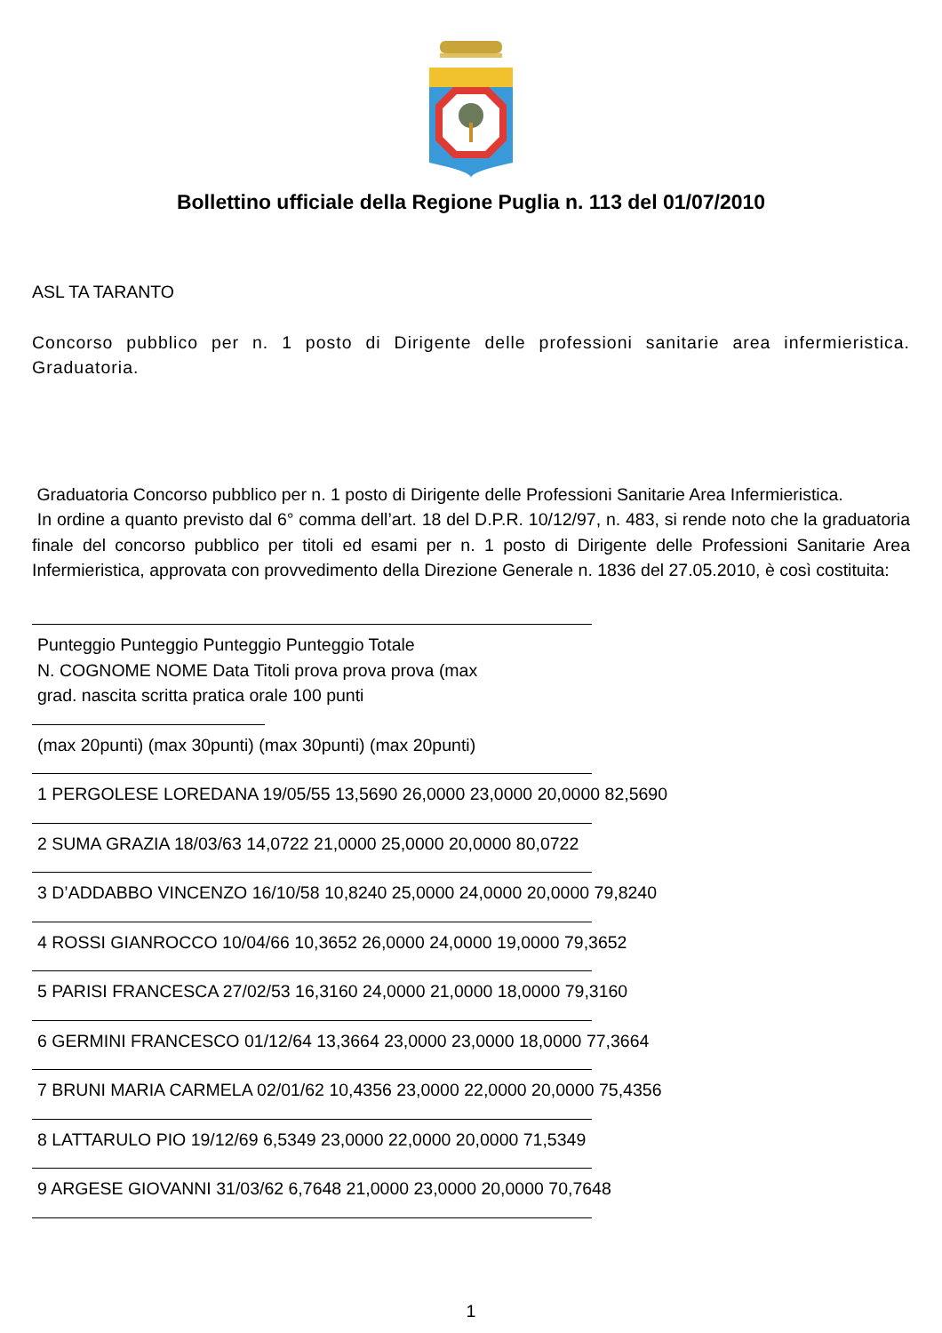Bollettino ufficiale della Regione Puglia n. 113 del 01/07/2010
ASL TA TARANTO
Concorso pubblico per n. 1 posto di Dirigente delle professioni sanitarie area infermieristica. Graduatoria.
Graduatoria Concorso pubblico per n. 1 posto di Dirigente delle Professioni Sanitarie Area Infermieristica.
In ordine a quanto previsto dal 6° comma dell’art. 18 del D.P.R. 10/12/97, n. 483, si rende noto che la graduatoria finale del concorso pubblico per titoli ed esami per n. 1 posto di Dirigente delle Professioni Sanitarie Area Infermieristica, approvata con provvedimento della Direzione Generale n. 1836 del 27.05.2010, è così costituita:
Punteggio Punteggio Punteggio Punteggio Totale
N. COGNOME NOME Data Titoli prova prova prova (max
grad. nascita scritta pratica orale 100 punti
(max 20punti) (max 30punti) (max 30punti) (max 20punti)
1 PERGOLESE LOREDANA 19/05/55 13,5690 26,0000 23,0000 20,0000 82,5690
2 SUMA GRAZIA 18/03/63 14,0722 21,0000 25,0000 20,0000 80,0722
3 D’ADDABBO VINCENZO 16/10/58 10,8240 25,0000 24,0000 20,0000 79,8240
4 ROSSI GIANROCCO 10/04/66 10,3652 26,0000 24,0000 19,0000 79,3652
5 PARISI FRANCESCA 27/02/53 16,3160 24,0000 21,0000 18,0000 79,3160
6 GERMINI FRANCESCO 01/12/64 13,3664 23,0000 23,0000 18,0000 77,3664
7 BRUNI MARIA CARMELA 02/01/62 10,4356 23,0000 22,0000 20,0000 75,4356
8 LATTARULO PIO 19/12/69 6,5349 23,0000 22,0000 20,0000 71,5349
9 ARGESE GIOVANNI 31/03/62 6,7648 21,0000 23,0000 20,0000 70,7648
1